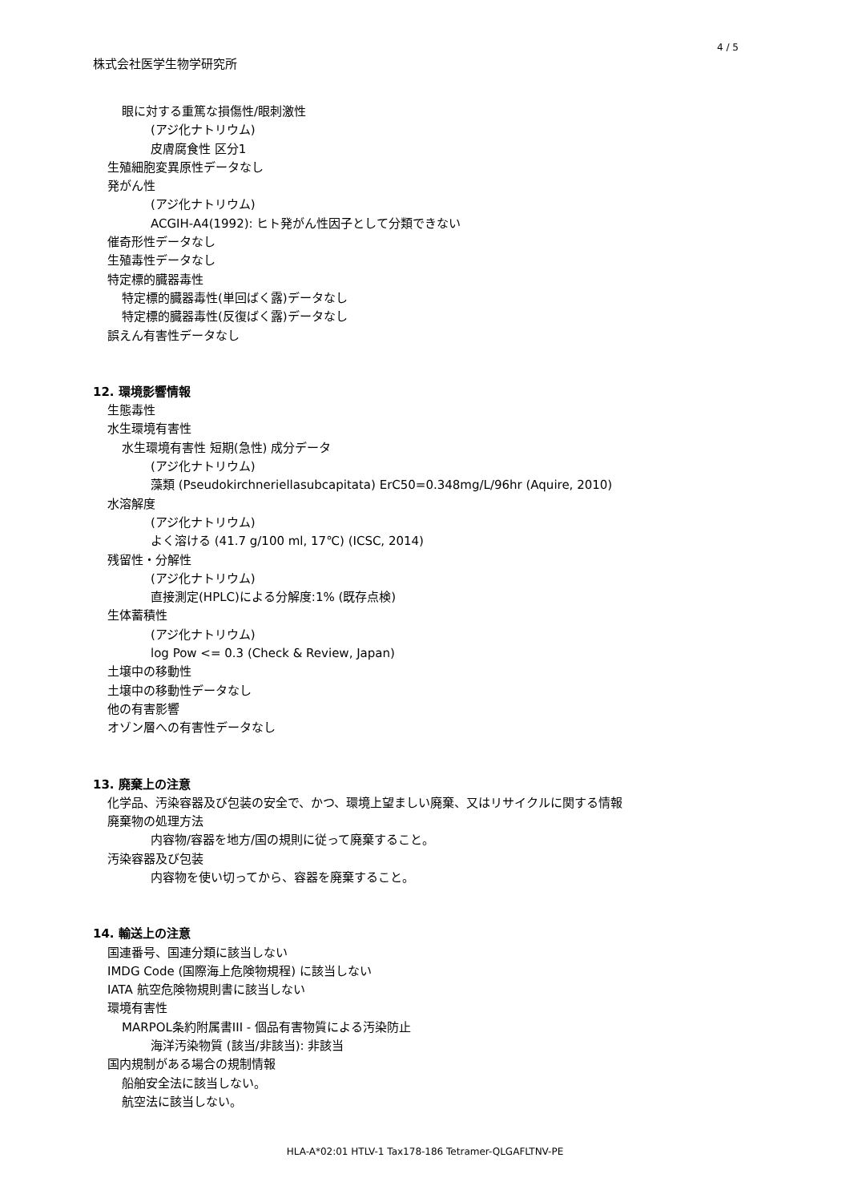4 / 5
株式会社医学生物学研究所
眼に対する重篤な損傷性/眼刺激性
(アジ化ナトリウム)
皮膚腐食性 区分1
生殖細胞変異原性データなし
発がん性
(アジ化ナトリウム)
ACGIH-A4(1992): ヒト発がん性因子として分類できない
催奇形性データなし
生殖毒性データなし
特定標的臓器毒性
特定標的臓器毒性(単回ばく露)データなし
特定標的臓器毒性(反復ばく露)データなし
誤えん有害性データなし
12. 環境影響情報
生態毒性
水生環境有害性
水生環境有害性 短期(急性) 成分データ
(アジ化ナトリウム)
藻類 (Pseudokirchneriellasubcapitata) ErC50=0.348mg/L/96hr (Aquire, 2010)
水溶解度
(アジ化ナトリウム)
よく溶ける (41.7 g/100 ml, 17℃) (ICSC, 2014)
残留性・分解性
(アジ化ナトリウム)
直接測定(HPLC)による分解度:1% (既存点検)
生体蓄積性
(アジ化ナトリウム)
log Pow <= 0.3 (Check & Review, Japan)
土壌中の移動性
土壌中の移動性データなし
他の有害影響
オゾン層への有害性データなし
13. 廃棄上の注意
化学品、汚染容器及び包装の安全で、かつ、環境上望ましい廃棄、又はリサイクルに関する情報
廃棄物の処理方法
内容物/容器を地方/国の規則に従って廃棄すること。
汚染容器及び包装
内容物を使い切ってから、容器を廃棄すること。
14. 輸送上の注意
国連番号、国連分類に該当しない
IMDG Code (国際海上危険物規程) に該当しない
IATA 航空危険物規則書に該当しない
環境有害性
MARPOL条約附属書III - 個品有害物質による汚染防止
海洋汚染物質 (該当/非該当): 非該当
国内規制がある場合の規制情報
船舶安全法に該当しない。
航空法に該当しない。
HLA-A*02:01 HTLV-1 Tax178-186 Tetramer-QLGAFLTNV-PE